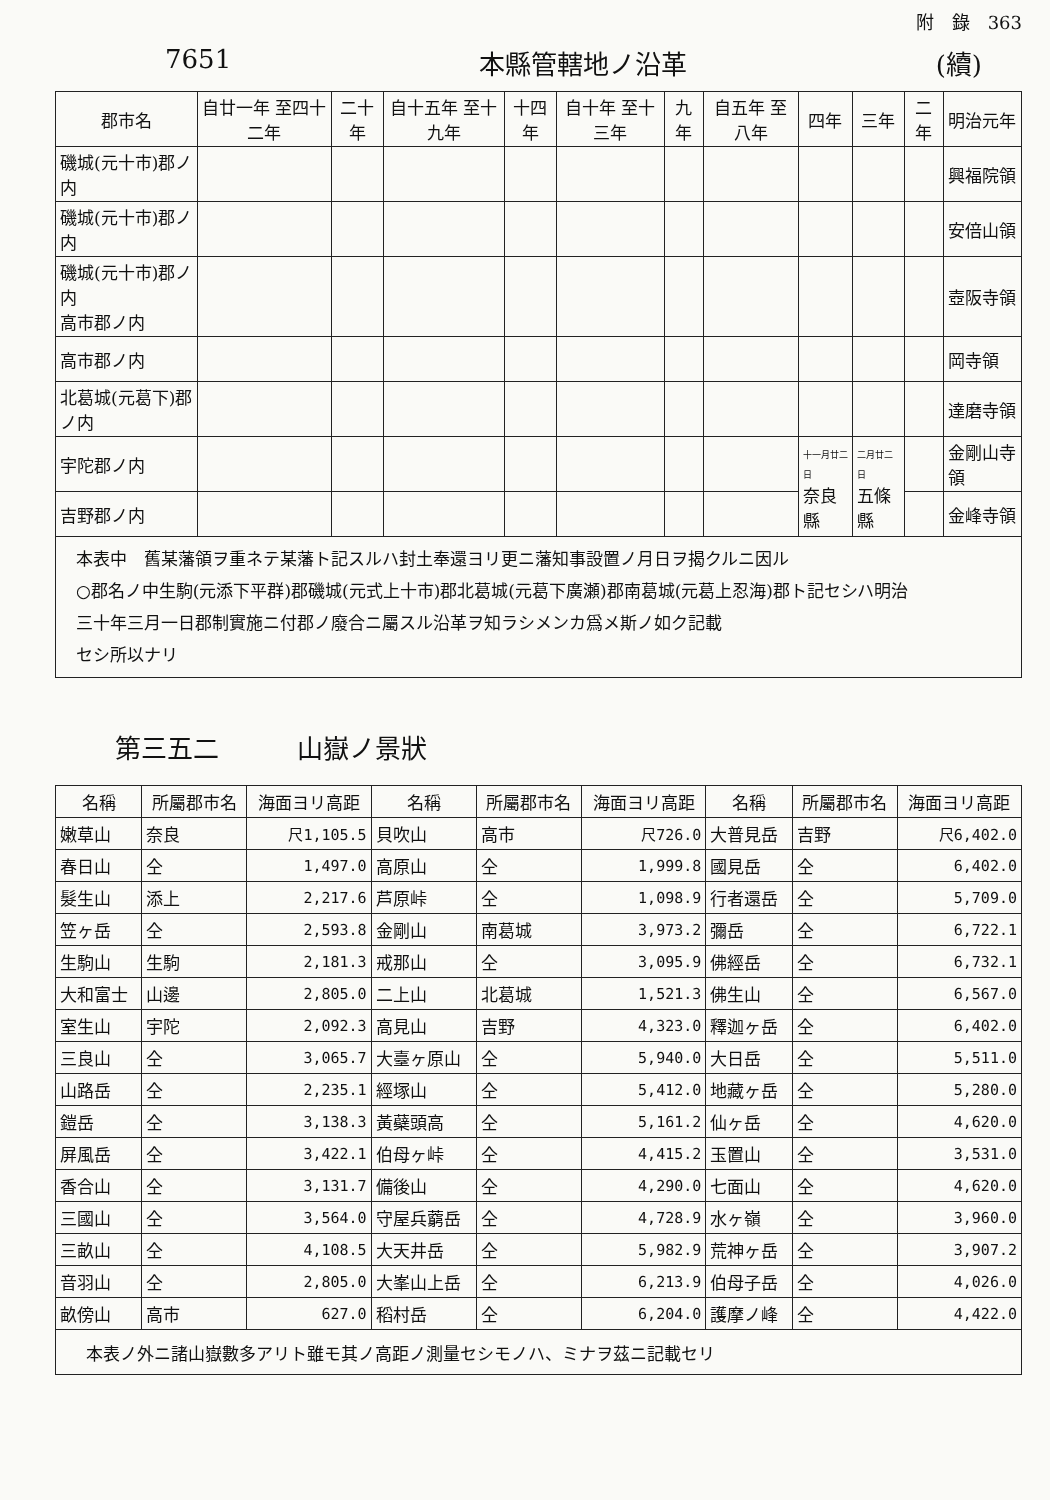附　錄　363
7651 本縣管轄地ノ沿革 (續)
| 郡市名 | 自廿一年 至四十二年 | 二十年 | 自十五年 至十九年 | 十四年 | 自十年 至十三年 | 九年 | 自五年 至八年 | 四年 | 三年 | 二年 | 明治元年 |
| --- | --- | --- | --- | --- | --- | --- | --- | --- | --- | --- | --- |
| 磯城(元十市)郡ノ内 | | | | | | | | | | | 興福院領 |
| 磯城(元十市)郡ノ内 | | | | | | | | | | | 安倍山領 |
| 磯城(元十市)郡ノ内 高市郡ノ内 | | | | | | | | | | | 壺阪寺領 |
| 高市郡ノ内 | | | | | | | | | | | 岡寺領 |
| 北葛城(元葛下)郡ノ内 | | | | | | | | | | | 達磨寺領 |
| 宇陀郡ノ内 | | | | | | | | 十一月廿二日 奈良縣 | 二月廿二日 五條縣 | | 金剛山寺領 |
| 吉野郡ノ内 | | | | | | | | | | | 金峰寺領 |
| 本表中 舊某藩領ヲ重ネテ某藩ト記スルハ封土奉還ヨリ更ニ藩知事設置ノ月日ヲ揭クルニ因ル ○郡名ノ中生駒(元添下平群)郡磯城(元式上十市)郡北葛城(元葛下廣瀬)郡南葛城(元葛上忍海)郡ト記セシハ明治 三十年三月一日郡制實施ニ付郡ノ廢合ニ屬スル沿革ヲ知ラシメンカ爲メ斯ノ如ク記載 セシ所以ナリ | | | | | | | | | | | |
第三五二　　　山嶽ノ景狀
| 名稱 | 所屬郡市名 | 海面ヨリ高距 | 名稱 | 所屬郡市名 | 海面ヨリ高距 | 名稱 | 所屬郡市名 | 海面ヨリ高距 |
| --- | --- | --- | --- | --- | --- | --- | --- | --- |
| 嫩草山 | 奈良 | 尺1,105.5 | 貝吹山 | 高市 | 尺726.0 | 大普見岳 | 吉野 | 尺6,402.0 |
| 春日山 | 仝 | 1,497.0 | 高原山 | 仝 | 1,999.8 | 國見岳 | 仝 | 6,402.0 |
| 髮生山 | 添上 | 2,217.6 | 芦原峠 | 仝 | 1,098.9 | 行者還岳 | 仝 | 5,709.0 |
| 笠ヶ岳 | 仝 | 2,593.8 | 金剛山 | 南葛城 | 3,973.2 | 彌岳 | 仝 | 6,722.1 |
| 生駒山 | 生駒 | 2,181.3 | 戒那山 | 仝 | 3,095.9 | 佛經岳 | 仝 | 6,732.1 |
| 大和富士 | 山邊 | 2,805.0 | 二上山 | 北葛城 | 1,521.3 | 佛生山 | 仝 | 6,567.0 |
| 室生山 | 宇陀 | 2,092.3 | 高見山 | 吉野 | 4,323.0 | 釋迦ヶ岳 | 仝 | 6,402.0 |
| 三良山 | 仝 | 3,065.7 | 大臺ヶ原山 | 仝 | 5,940.0 | 大日岳 | 仝 | 5,511.0 |
| 山路岳 | 仝 | 2,235.1 | 經塚山 | 仝 | 5,412.0 | 地藏ヶ岳 | 仝 | 5,280.0 |
| 鎧岳 | 仝 | 3,138.3 | 黃蘗頭高 | 仝 | 5,161.2 | 仙ヶ岳 | 仝 | 4,620.0 |
| 屏風岳 | 仝 | 3,422.1 | 伯母ヶ峠 | 仝 | 4,415.2 | 玉置山 | 仝 | 3,531.0 |
| 香合山 | 仝 | 3,131.7 | 備後山 | 仝 | 4,290.0 | 七面山 | 仝 | 4,620.0 |
| 三國山 | 仝 | 3,564.0 | 守屋兵藭岳 | 仝 | 4,728.9 | 水ヶ嶺 | 仝 | 3,960.0 |
| 三畝山 | 仝 | 4,108.5 | 大天井岳 | 仝 | 5,982.9 | 荒神ヶ岳 | 仝 | 3,907.2 |
| 音羽山 | 仝 | 2,805.0 | 大峯山上岳 | 仝 | 6,213.9 | 伯母子岳 | 仝 | 4,026.0 |
| 畝傍山 | 高市 | 627.0 | 稻村岳 | 仝 | 6,204.0 | 護摩ノ峰 | 仝 | 4,422.0 |
| 本表ノ外ニ諸山嶽數多アリト雖モ其ノ高距ノ測量セシモノハ、ミナヲ茲ニ記載セリ | | | | | | | | |